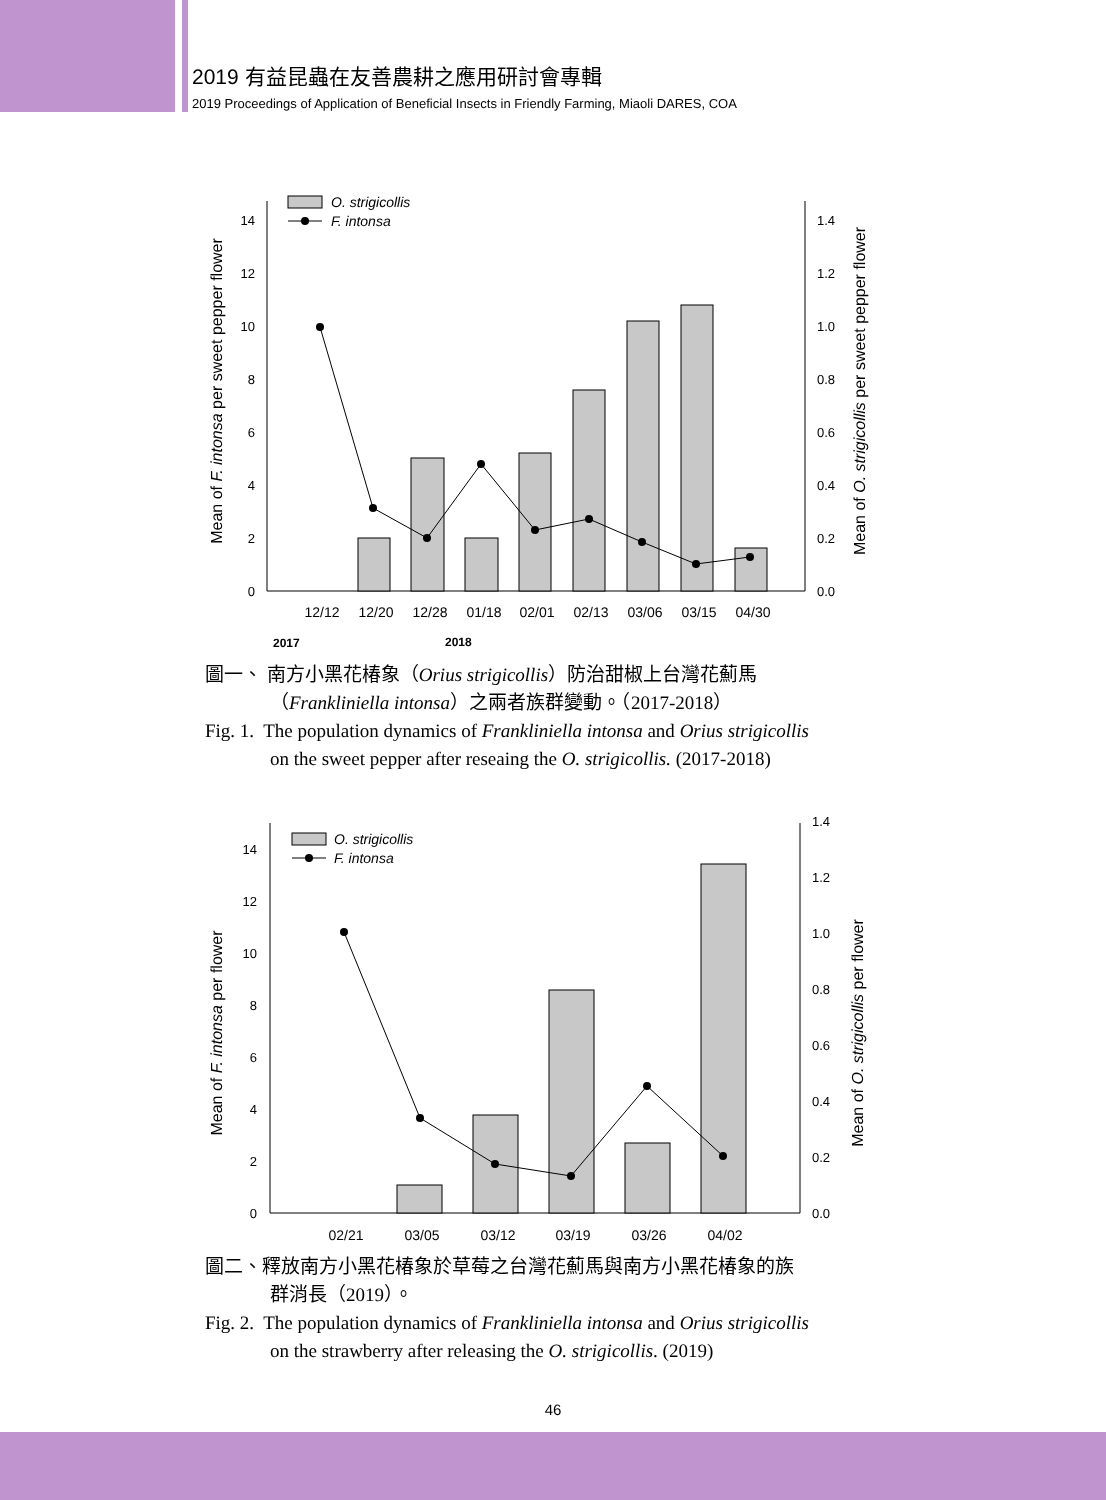2019 有益昆蟲在友善農耕之應用研討會專輯
2019 Proceedings of Application of Beneficial Insects in Friendly Farming, Miaoli DARES, COA
0
2
4
6
8
10
12
14
0.0
0.2
0.4
0.6
0.8
1.0
1.2
1.4
12/12
12/20
12/28
01/18
02/01
02/13
03/06
03/15
04/30
2017
2018
O. strigicollis
F. intonsa
Mean of F. intonsa per sweet pepper flower
Mean of O. strigicollis per sweet pepper flower
圖一、 南方小黑花椿象（Orius strigicollis）防治甜椒上台灣花薊馬
（Frankliniella intonsa）之兩者族群變動。（2017-2018）
Fig. 1. The population dynamics of Frankliniella intonsa and Orius strigicollis
on the sweet pepper after reseaing the O. strigicollis. (2017-2018)
0
2
4
6
8
10
12
14
0.0
0.2
0.4
0.6
0.8
1.0
1.2
1.4
02/21
03/05
03/12
03/19
03/26
04/02
O. strigicollis
F. intonsa
Mean of F. intonsa per flower
Mean of O. strigicollis per flower
圖二、釋放南方小黑花椿象於草莓之台灣花薊馬與南方小黑花椿象的族
群消長（2019）。
Fig. 2. The population dynamics of Frankliniella intonsa and Orius strigicollis
on the strawberry after releasing the O. strigicollis. (2019)
46